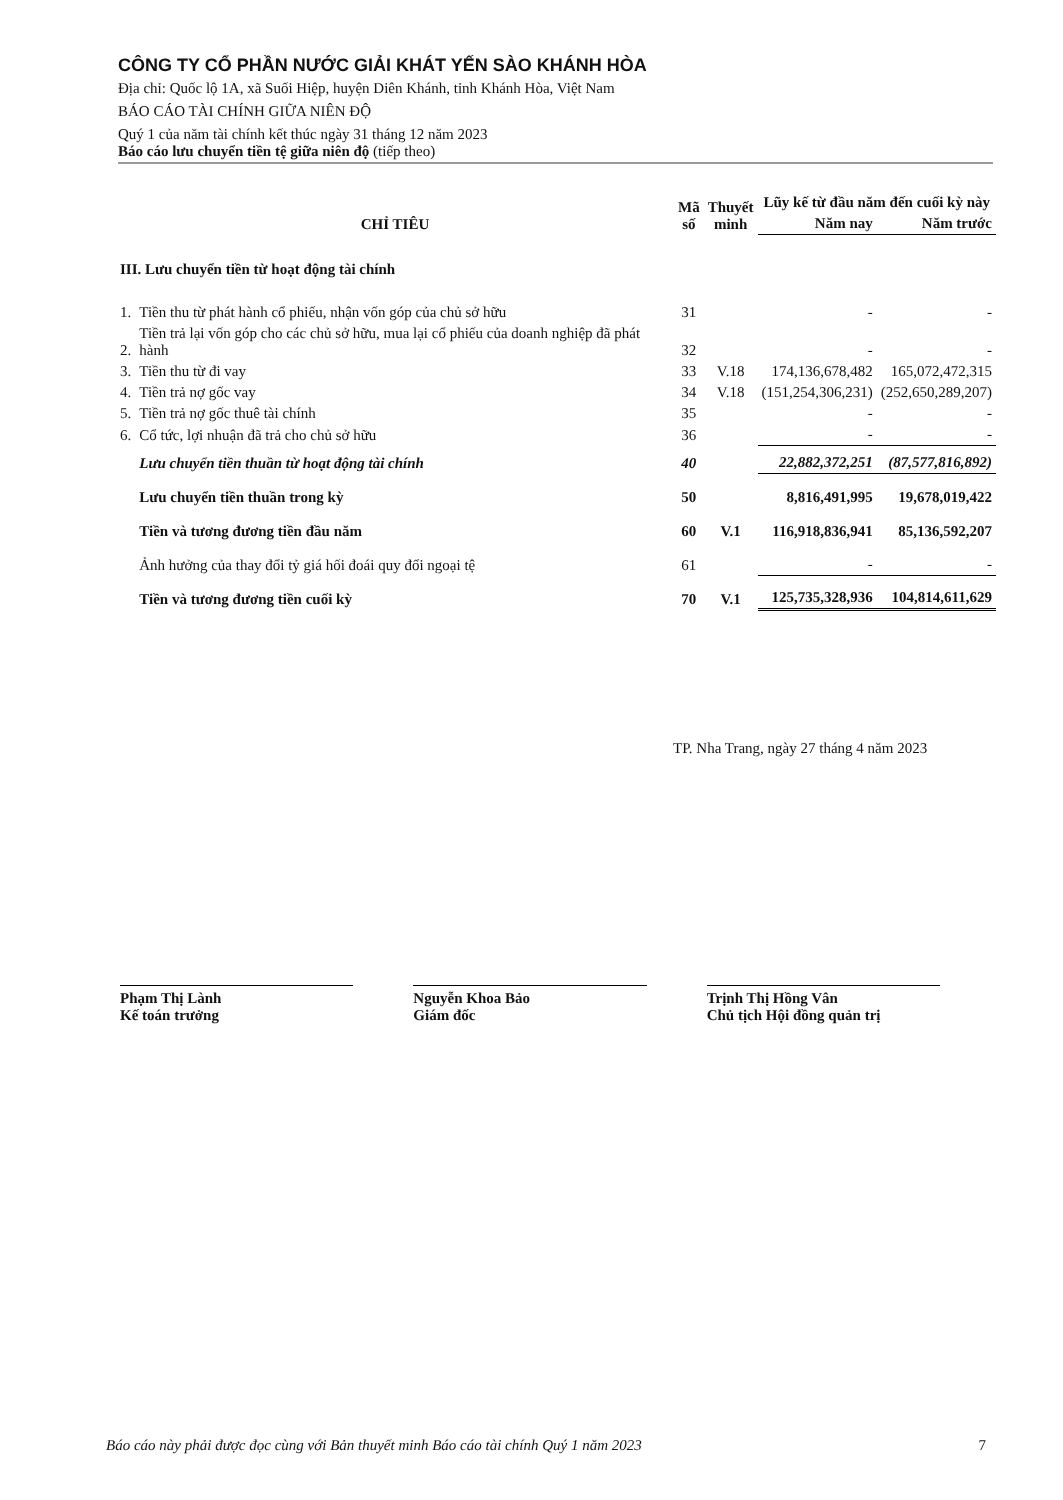CÔNG TY CỔ PHẦN NƯỚC GIẢI KHÁT YẾN SÀO KHÁNH HÒA
Địa chỉ: Quốc lộ 1A, xã Suối Hiệp, huyện Diên Khánh, tỉnh Khánh Hòa, Việt Nam
BÁO CÁO TÀI CHÍNH GIỮA NIÊN ĐỘ
Quý 1 của năm tài chính kết thúc ngày 31 tháng 12 năm 2023
Báo cáo lưu chuyển tiền tệ giữa niên độ (tiếp theo)
| CHỈ TIÊU | | Mã số | Thuyết minh | Lũy kế từ đầu năm đến cuối kỳ này | |
| --- | --- | --- | --- | --- | --- |
| | | | | Năm nay | Năm trước |
| III. Lưu chuyển tiền từ hoạt động tài chính | | | | | |
| 1. | Tiền thu từ phát hành cổ phiếu, nhận vốn góp của chủ sở hữu | 31 | | - | - |
| 2. | Tiền trả lại vốn góp cho các chủ sở hữu, mua lại cổ phiếu của doanh nghiệp đã phát hành | 32 | | - | - |
| 3. | Tiền thu từ đi vay | 33 | V.18 | 174,136,678,482 | 165,072,472,315 |
| 4. | Tiền trả nợ gốc vay | 34 | V.18 | (151,254,306,231) | (252,650,289,207) |
| 5. | Tiền trả nợ gốc thuê tài chính | 35 | | - | - |
| 6. | Cổ tức, lợi nhuận đã trả cho chủ sở hữu | 36 | | - | - |
| | Lưu chuyển tiền thuần từ hoạt động tài chính | 40 | | 22,882,372,251 | (87,577,816,892) |
| | Lưu chuyển tiền thuần trong kỳ | 50 | | 8,816,491,995 | 19,678,019,422 |
| | Tiền và tương đương tiền đầu năm | 60 | V.1 | 116,918,836,941 | 85,136,592,207 |
| | Ảnh hưởng của thay đổi tỷ giá hối đoái quy đổi ngoại tệ | 61 | | - | - |
| | Tiền và tương đương tiền cuối kỳ | 70 | V.1 | 125,735,328,936 | 104,814,611,629 |
TP. Nha Trang, ngày 27 tháng 4 năm 2023
Phạm Thị Lành
Kế toán trưởng
Nguyễn Khoa Bảo
Giám đốc
Trịnh Thị Hồng Vân
Chủ tịch Hội đồng quản trị
Báo cáo này phải được đọc cùng với Bản thuyết minh Báo cáo tài chính Quý 1 năm 2023 7